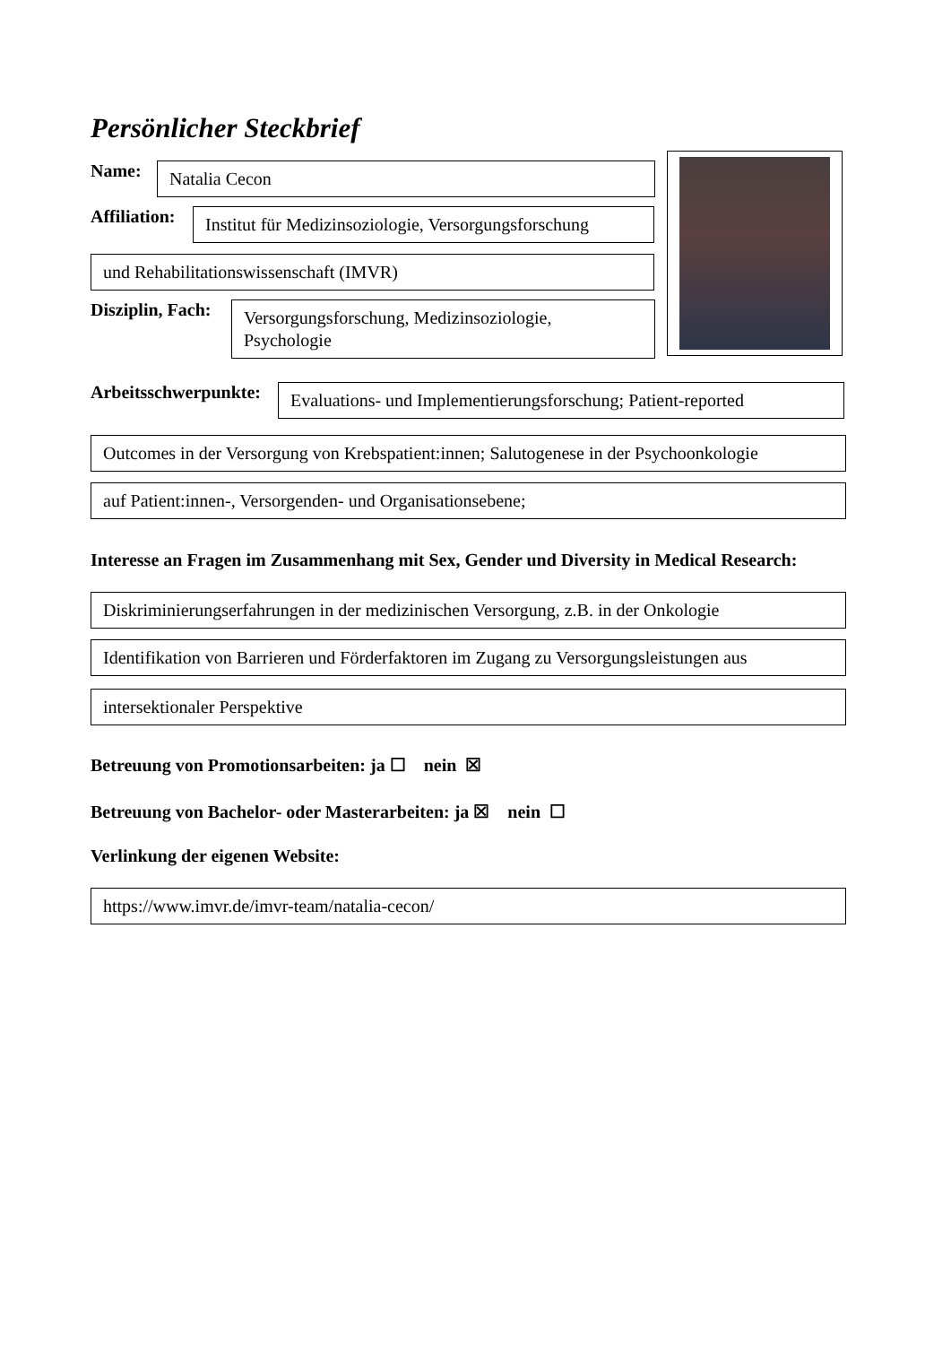Persönlicher Steckbrief
Name:
Natalia Cecon
Affiliation:
Institut für Medizinsoziologie, Versorgungsforschung
und Rehabilitationswissenschaft (IMVR)
Disziplin, Fach:
Versorgungsforschung, Medizinsoziologie, Psychologie
Arbeitsschwerpunkte:
Evaluations- und Implementierungsforschung; Patient-reported
Outcomes in der Versorgung von Krebspatient:innen; Salutogenese in der Psychoonkologie
auf Patient:innen-, Versorgenden- und Organisationsebene;
Interesse an Fragen im Zusammenhang mit Sex, Gender und Diversity in Medical Research:
Diskriminierungserfahrungen in der medizinischen Versorgung, z.B. in der Onkologie
Identifikation von Barrieren und Förderfaktoren im Zugang zu Versorgungsleistungen aus
intersektionaler Perspektive
Betreuung von Promotionsarbeiten: ja ☐ nein ☒
Betreuung von Bachelor- oder Masterarbeiten: ja ☒ nein ☐
Verlinkung der eigenen Website:
https://www.imvr.de/imvr-team/natalia-cecon/